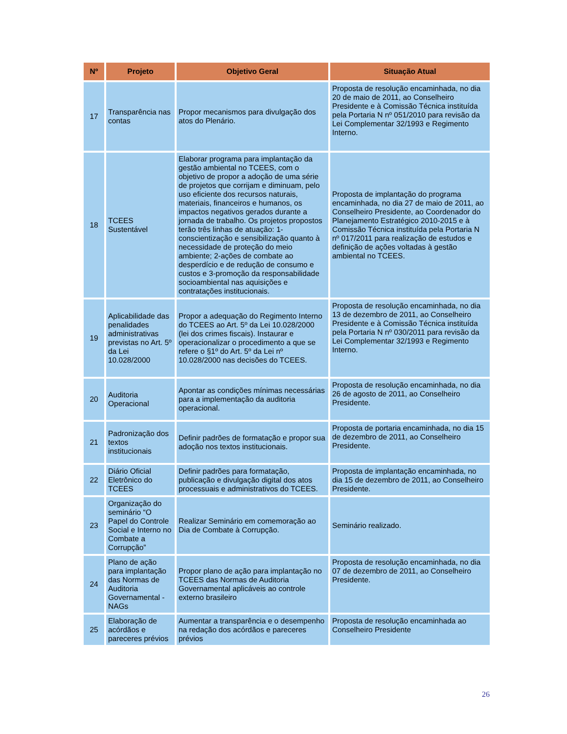| Nº | Projeto | Objetivo Geral | Situação Atual |
| --- | --- | --- | --- |
| 17 | Transparência nas contas | Propor mecanismos para divulgação dos atos do Plenário. | Proposta de resolução encaminhada, no dia 20 de maio de 2011, ao Conselheiro Presidente e à Comissão Técnica instituída pela Portaria N nº 051/2010 para revisão da Lei Complementar 32/1993 e Regimento Interno. |
| 18 | TCEES Sustentável | Elaborar programa para implantação da gestão ambiental no TCEES, com o objetivo de propor a adoção de uma série de projetos que corrijam e diminuam, pelo uso eficiente dos recursos naturais, materiais, financeiros e humanos, os impactos negativos gerados durante a jornada de trabalho. Os projetos propostos terão três linhas de atuação: 1-conscientização e sensibilização quanto à necessidade de proteção do meio ambiente; 2-ações de combate ao desperdício e de redução de consumo e custos e 3-promoção da responsabilidade socioambiental nas aquisições e contratações institucionais. | Proposta de implantação do programa encaminhada, no dia 27 de maio de 2011, ao Conselheiro Presidente, ao Coordenador do Planejamento Estratégico 2010-2015 e à Comissão Técnica instituída pela Portaria N nº 017/2011 para realização de estudos e definição de ações voltadas à gestão ambiental no TCEES. |
| 19 | Aplicabilidade das penalidades administrativas previstas no Art. 5º da Lei 10.028/2000 | Propor a adequação do Regimento Interno do TCEES ao Art. 5º da Lei 10.028/2000 (lei dos crimes fiscais). Instaurar e operacionalizar o procedimento a que se refere o §1º do Art. 5º da Lei nº 10.028/2000 nas decisões do TCEES. | Proposta de resolução encaminhada, no dia 13 de dezembro de 2011, ao Conselheiro Presidente e à Comissão Técnica instituída pela Portaria N nº 030/2011 para revisão da Lei Complementar 32/1993 e Regimento Interno. |
| 20 | Auditoria Operacional | Apontar as condições mínimas necessárias para a implementação da auditoria operacional. | Proposta de resolução encaminhada, no dia 26 de agosto de 2011, ao Conselheiro Presidente. |
| 21 | Padronização dos textos institucionais | Definir padrões de formatação e propor sua adoção nos textos institucionais. | Proposta de portaria encaminhada, no dia 15 de dezembro de 2011, ao Conselheiro Presidente. |
| 22 | Diário Oficial Eletrônico do TCEES | Definir padrões para formatação, publicação e divulgação digital dos atos processuais e administrativos do TCEES. | Proposta de implantação encaminhada, no dia 15 de dezembro de 2011, ao Conselheiro Presidente. |
| 23 | Organização do seminário “O Papel do Controle Social e Interno no Combate a Corrupção” | Realizar Seminário em comemoração ao Dia de Combate à Corrupção. | Seminário realizado. |
| 24 | Plano de ação para implantação das Normas de Auditoria Governamental - NAGs | Propor plano de ação para implantação no TCEES das Normas de Auditoria Governamental aplicáveis ao controle externo brasileiro | Proposta de resolução encaminhada, no dia 07 de dezembro de 2011, ao Conselheiro Presidente. |
| 25 | Elaboração de acórdãos e pareceres prévios | Aumentar a transparência e o desempenho na redação dos acórdãos e pareceres prévios | Proposta de resolução encaminhada ao Conselheiro Presidente |
26